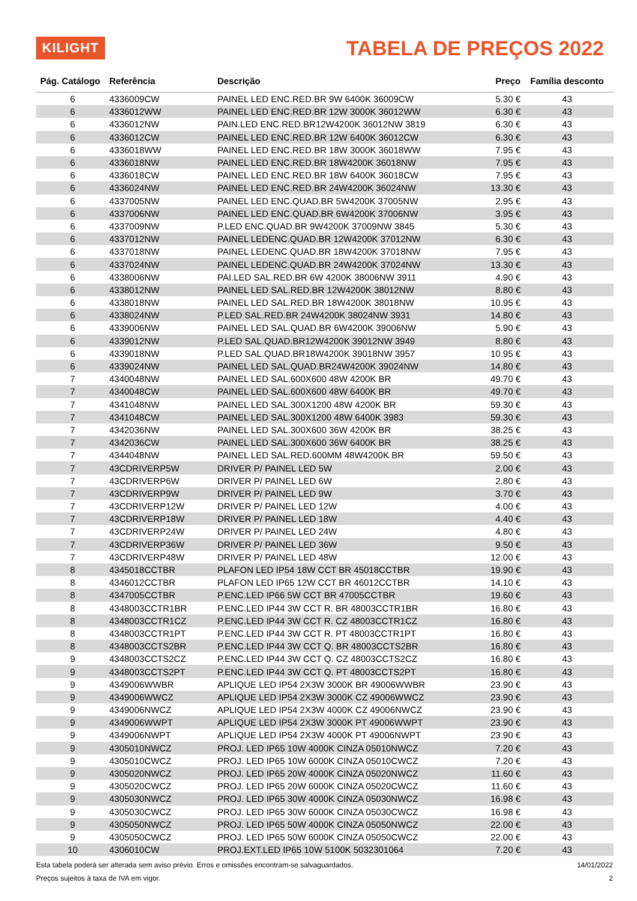KILIGHT
TABELA DE PREÇOS 2022
| Pág. Catálogo | Referência | Descrição | Preço | Família desconto |
| --- | --- | --- | --- | --- |
| 6 | 4336009CW | PAINEL LED ENC.RED.BR 9W 6400K 36009CW | 5.30 € | 43 |
| 6 | 4336012WW | PAINEL LED ENC.RED.BR 12W 3000K 36012WW | 6.30 € | 43 |
| 6 | 4336012NW | PAIN.LED ENC.RED.BR12W4200K 36012NW 3819 | 6.30 € | 43 |
| 6 | 4336012CW | PAINEL LED ENC.RED.BR 12W 6400K 36012CW | 6.30 € | 43 |
| 6 | 4336018WW | PAINEL LED ENC.RED.BR 18W 3000K 36018WW | 7.95 € | 43 |
| 6 | 4336018NW | PAINEL LED ENC.RED.BR 18W4200K 36018NW | 7.95 € | 43 |
| 6 | 4336018CW | PAINEL LED ENC.RED.BR 18W 6400K 36018CW | 7.95 € | 43 |
| 6 | 4336024NW | PAINEL LED ENC.RED.BR 24W4200K 36024NW | 13.30 € | 43 |
| 6 | 4337005NW | PAINEL LED ENC.QUAD.BR 5W4200K 37005NW | 2.95 € | 43 |
| 6 | 4337006NW | PAINEL LED ENC.QUAD.BR 6W4200K 37006NW | 3.95 € | 43 |
| 6 | 4337009NW | P.LED ENC.QUAD.BR 9W4200K 37009NW 3845 | 5.30 € | 43 |
| 6 | 4337012NW | PAINEL LEDENC.QUAD.BR 12W4200K 37012NW | 6.30 € | 43 |
| 6 | 4337018NW | PAINEL LEDENC.QUAD.BR 18W4200K 37018NW | 7.95 € | 43 |
| 6 | 4337024NW | PAINEL LEDENC.QUAD.BR 24W4200K 37024NW | 13.30 € | 43 |
| 6 | 4338006NW | PAI.LED SAL.RED.BR 6W 4200K 38006NW 3911 | 4.90 € | 43 |
| 6 | 4338012NW | PAINEL LED SAL.RED.BR 12W4200K 38012NW | 8.80 € | 43 |
| 6 | 4338018NW | PAINEL LED SAL.RED.BR 18W4200K 38018NW | 10.95 € | 43 |
| 6 | 4338024NW | P.LED SAL.RED.BR 24W4200K 38024NW 3931 | 14.80 € | 43 |
| 6 | 4339006NW | PAINEL LED SAL.QUAD.BR 6W4200K 39006NW | 5.90 € | 43 |
| 6 | 4339012NW | P.LED SAL.QUAD.BR12W4200K 39012NW 3949 | 8.80 € | 43 |
| 6 | 4339018NW | P.LED SAL.QUAD.BR18W4200K 39018NW 3957 | 10.95 € | 43 |
| 6 | 4339024NW | PAINEL LED SAL.QUAD.BR24W4200K 39024NW | 14.80 € | 43 |
| 7 | 4340048NW | PAINEL LED SAL.600X600 48W 4200K BR | 49.70 € | 43 |
| 7 | 4340048CW | PAINEL LED SAL.600X600 48W 6400K BR | 49.70 € | 43 |
| 7 | 4341048NW | PAINEL LED SAL.300X1200 48W 4200K BR | 59.30 € | 43 |
| 7 | 4341048CW | PAINEL LED SAL.300X1200 48W 6400K 3983 | 59.30 € | 43 |
| 7 | 4342036NW | PAINEL LED SAL.300X600 36W 4200K BR | 38.25 € | 43 |
| 7 | 4342036CW | PAINEL LED SAL.300X600 36W 6400K BR | 38.25 € | 43 |
| 7 | 4344048NW | PAINEL LED SAL.RED.600MM 48W4200K BR | 59.50 € | 43 |
| 7 | 43CDRIVERP5W | DRIVER P/ PAINEL LED 5W | 2.00 € | 43 |
| 7 | 43CDRIVERP6W | DRIVER P/ PAINEL LED 6W | 2.80 € | 43 |
| 7 | 43CDRIVERP9W | DRIVER P/ PAINEL LED 9W | 3.70 € | 43 |
| 7 | 43CDRIVERP12W | DRIVER P/ PAINEL LED 12W | 4.00 € | 43 |
| 7 | 43CDRIVERP18W | DRIVER P/ PAINEL LED 18W | 4.40 € | 43 |
| 7 | 43CDRIVERP24W | DRIVER P/ PAINEL LED 24W | 4.80 € | 43 |
| 7 | 43CDRIVERP36W | DRIVER P/ PAINEL LED 36W | 9.50 € | 43 |
| 7 | 43CDRIVERP48W | DRIVER P/ PAINEL LED 48W | 12.00 € | 43 |
| 8 | 4345018CCTBR | PLAFON LED IP54 18W CCT BR 45018CCTBR | 19.90 € | 43 |
| 8 | 4346012CCTBR | PLAFON LED IP65 12W CCT BR 46012CCTBR | 14.10 € | 43 |
| 8 | 4347005CCTBR | P.ENC.LED IP66 5W CCT BR 47005CCTBR | 19.60 € | 43 |
| 8 | 4348003CCTR1BR | P.ENC.LED IP44 3W CCT R. BR 48003CCTR1BR | 16.80 € | 43 |
| 8 | 4348003CCTR1CZ | P.ENC.LED IP44 3W CCT R. CZ 48003CCTR1CZ | 16.80 € | 43 |
| 8 | 4348003CCTR1PT | P.ENC.LED IP44 3W CCT R. PT 48003CCTR1PT | 16.80 € | 43 |
| 8 | 4348003CCTS2BR | P.ENC.LED IP44 3W CCT Q. BR 48003CCTS2BR | 16.80 € | 43 |
| 9 | 4348003CCTS2CZ | P.ENC.LED IP44 3W CCT Q. CZ 48003CCTS2CZ | 16.80 € | 43 |
| 9 | 4348003CCTS2PT | P.ENC.LED IP44 3W CCT Q. PT 48003CCTS2PT | 16.80 € | 43 |
| 9 | 4349006WWBR | APLIQUE LED IP54 2X3W 3000K BR 49006WWBR | 23.90 € | 43 |
| 9 | 4349006WWCZ | APLIQUE LED IP54 2X3W 3000K CZ 49006WWCZ | 23.90 € | 43 |
| 9 | 4349006NWCZ | APLIQUE LED IP54 2X3W 4000K CZ 49006NWCZ | 23.90 € | 43 |
| 9 | 4349006WWPT | APLIQUE LED IP54 2X3W 3000K PT 49006WWPT | 23.90 € | 43 |
| 9 | 4349006NWPT | APLIQUE LED IP54 2X3W 4000K PT 49006NWPT | 23.90 € | 43 |
| 9 | 4305010NWCZ | PROJ. LED IP65 10W 4000K CINZA 05010NWCZ | 7.20 € | 43 |
| 9 | 4305010CWCZ | PROJ. LED IP65 10W 6000K CINZA 05010CWCZ | 7.20 € | 43 |
| 9 | 4305020NWCZ | PROJ. LED IP65 20W 4000K CINZA 05020NWCZ | 11.60 € | 43 |
| 9 | 4305020CWCZ | PROJ. LED IP65 20W 6000K CINZA 05020CWCZ | 11.60 € | 43 |
| 9 | 4305030NWCZ | PROJ. LED IP65 30W 4000K CINZA 05030NWCZ | 16.98 € | 43 |
| 9 | 4305030CWCZ | PROJ. LED IP65 30W 6000K CINZA 05030CWCZ | 16.98 € | 43 |
| 9 | 4305050NWCZ | PROJ. LED IP65 50W 4000K CINZA 05050NWCZ | 22.00 € | 43 |
| 9 | 4305050CWCZ | PROJ. LED IP65 50W 6000K CINZA 05050CWCZ | 22.00 € | 43 |
| 10 | 4306010CW | PROJ.EXT.LED IP65 10W 5100K 5032301064 | 7.20 € | 43 |
Esta tabela poderá ser alterada sem aviso prévio. Erros e omissões encontram-se salvaguardados. 14/01/2022
Preços sujeitos à taxa de IVA em vigor. 2